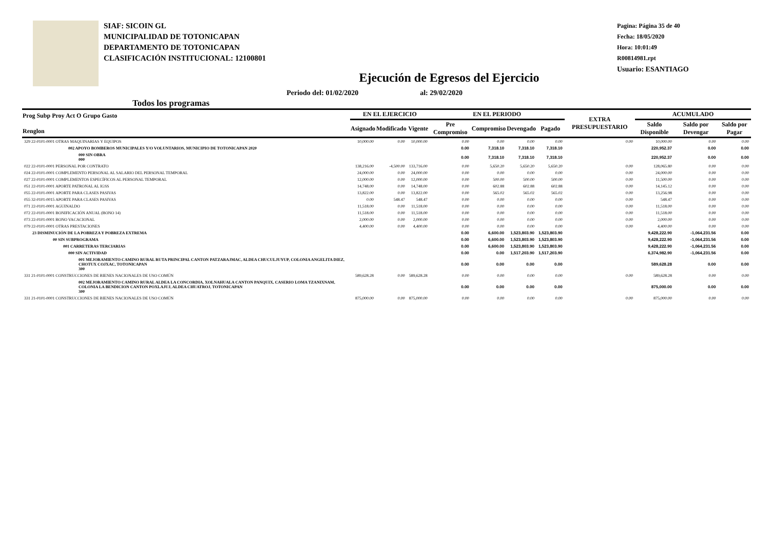SIAF: SICOIN GL
MUNICIPALIDAD DE TOTONICAPAN
DEPARTAMENTO DE TOTONICAPAN
CLASIFICACIÓN INSTITUCIONAL: 12100801
Pagina: Página 35 de 40
Fecha: 18/05/2020
Hora: 10:01:49
R00814981.rpt
Usuario: ESANTIAGO
Ejecución de Egresos del Ejercicio
Todos los programas Periodo del: 01/02/2020 al: 29/02/2020
| Prog Subp Proy Act O Grupo Gasto Renglon | EN EL EJERCICIO | | | EN EL PERIODO | | | | EXTRA PRESUPUESTARIO | ACUMULADO | | |
| --- | --- | --- | --- | --- | --- | --- | --- | --- | --- | --- | --- |
| | Asignado | Modificado | Vigente | Pre Compromiso | Compromiso | Devengado | Pagado | | Saldo Disponible | Saldo por Devengar | Saldo por Pagar |
| 329 22-0101-0001 OTRAS MAQUINARIAS Y EQUIPOS | 10,000.00 | 0.00 | 10,000.00 | 0.00 | 0.00 | 0.00 | 0.00 | 0.00 | 10,000.00 | 0.00 | 0.00 |
| 002 APOYO BOMBEROS MUNICIPALES Y/O VOLUNTARIOS, MUNICIPIO DE TOTONICAPAN 2020 | | | | 0.00 | 7,318.10 | 7,318.10 | 7,318.10 | | 220,952.37 | 0.00 | 0.00 |
| 000 SIN OBRA 000 | | | | 0.00 | 7,318.10 | 7,318.10 | 7,318.10 | | 220,952.37 | 0.00 | 0.00 |
| 022 22-0101-0001 PERSONAL POR CONTRATO | 138,216.00 | -4,500.00 | 133,716.00 | 0.00 | 5,650.20 | 5,650.20 | 5,650.20 | 0.00 | 128,065.80 | 0.00 | 0.00 |
| 024 22-0101-0001 COMPLEMENTO PERSONAL AL SALARIO DEL PERSONAL TEMPORAL | 24,000.00 | 0.00 | 24,000.00 | 0.00 | 0.00 | 0.00 | 0.00 | 0.00 | 24,000.00 | 0.00 | 0.00 |
| 027 22-0101-0001 COMPLEMENTOS ESPECÍFICOS AL PERSONAL TEMPORAL | 12,000.00 | 0.00 | 12,000.00 | 0.00 | 500.00 | 500.00 | 500.00 | 0.00 | 11,500.00 | 0.00 | 0.00 |
| 051 22-0101-0001 APORTE PATRONAL AL IGSS | 14,748.00 | 0.00 | 14,748.00 | 0.00 | 602.88 | 602.88 | 602.88 | 0.00 | 14,145.12 | 0.00 | 0.00 |
| 055 22-0101-0001 APORTE PARA CLASES PASIVAS | 13,822.00 | 0.00 | 13,822.00 | 0.00 | 565.02 | 565.02 | 565.02 | 0.00 | 13,256.98 | 0.00 | 0.00 |
| 055 32-0101-0015 APORTE PARA CLASES PASIVAS | 0.00 | 548.47 | 548.47 | 0.00 | 0.00 | 0.00 | 0.00 | 0.00 | 548.47 | 0.00 | 0.00 |
| 071 22-0101-0001 AGUINALDO | 11,518.00 | 0.00 | 11,518.00 | 0.00 | 0.00 | 0.00 | 0.00 | 0.00 | 11,518.00 | 0.00 | 0.00 |
| 072 22-0101-0001 BONIFICACIÓN ANUAL (BONO 14) | 11,518.00 | 0.00 | 11,518.00 | 0.00 | 0.00 | 0.00 | 0.00 | 0.00 | 11,518.00 | 0.00 | 0.00 |
| 073 22-0101-0001 BONO VACACIONAL | 2,000.00 | 0.00 | 2,000.00 | 0.00 | 0.00 | 0.00 | 0.00 | 0.00 | 2,000.00 | 0.00 | 0.00 |
| 079 22-0101-0001 OTRAS PRESTACIONES | 4,400.00 | 0.00 | 4,400.00 | 0.00 | 0.00 | 0.00 | 0.00 | 0.00 | 4,400.00 | 0.00 | 0.00 |
| 23 DISMINUCIÓN DE LA POBREZA Y POBREZA EXTREMA | | | | 0.00 | 6,600.00 | 1,523,803.90 | 1,523,803.90 | | 9,428,222.90 | -1,064,231.56 | 0.00 |
| 00 SIN SUBPROGRAMA | | | | 0.00 | 6,600.00 | 1,523,803.90 | 1,523,803.90 | | 9,428,222.90 | -1,064,231.56 | 0.00 |
| 001 CARRETERAS TERCIARIAS | | | | 0.00 | 6,600.00 | 1,523,803.90 | 1,523,803.90 | | 9,428,222.90 | -1,064,231.56 | 0.00 |
| 000 SIN ACTIVIDAD | | | | 0.00 | 0.00 | 1,517,203.90 | 1,517,203.90 | | 6,374,982.90 | -1,064,231.56 | 0.00 |
| 001 MEJORAMIENTO CAMINO RURAL RUTA PRINCIPAL CANTON PATZARAJMAC, ALDEA CHUCULJUYUP, COLONIA ANGELITA DIEZ, CHOTUX COJXAC, TOTONICAPAN 300 | | | | 0.00 | 0.00 | 0.00 | 0.00 | | 589,628.28 | 0.00 | 0.00 |
| 331 21-0101-0001 CONSTRUCCIONES DE BIENES NACIONALES DE USO COMÚN | 589,628.28 | 0.00 | 589,628.28 | 0.00 | 0.00 | 0.00 | 0.00 | 0.00 | 589,628.28 | 0.00 | 0.00 |
| 002 MEJORAMIENTO CAMINO RURAL ALDEA LA CONCORDIA, XOLNAHUALA CANTON PANQUIX, CASERIO LOMA TZANIXNAM, COLONIA LA BENDICION CANTON POXLAJUJ, ALDEA CHUATROJ, TOTONICAPAN 300 | | | | 0.00 | 0.00 | 0.00 | 0.00 | | 875,000.00 | 0.00 | 0.00 |
| 331 21-0101-0001 CONSTRUCCIONES DE BIENES NACIONALES DE USO COMÚN | 875,000.00 | 0.00 | 875,000.00 | 0.00 | 0.00 | 0.00 | 0.00 | 0.00 | 875,000.00 | 0.00 | 0.00 |